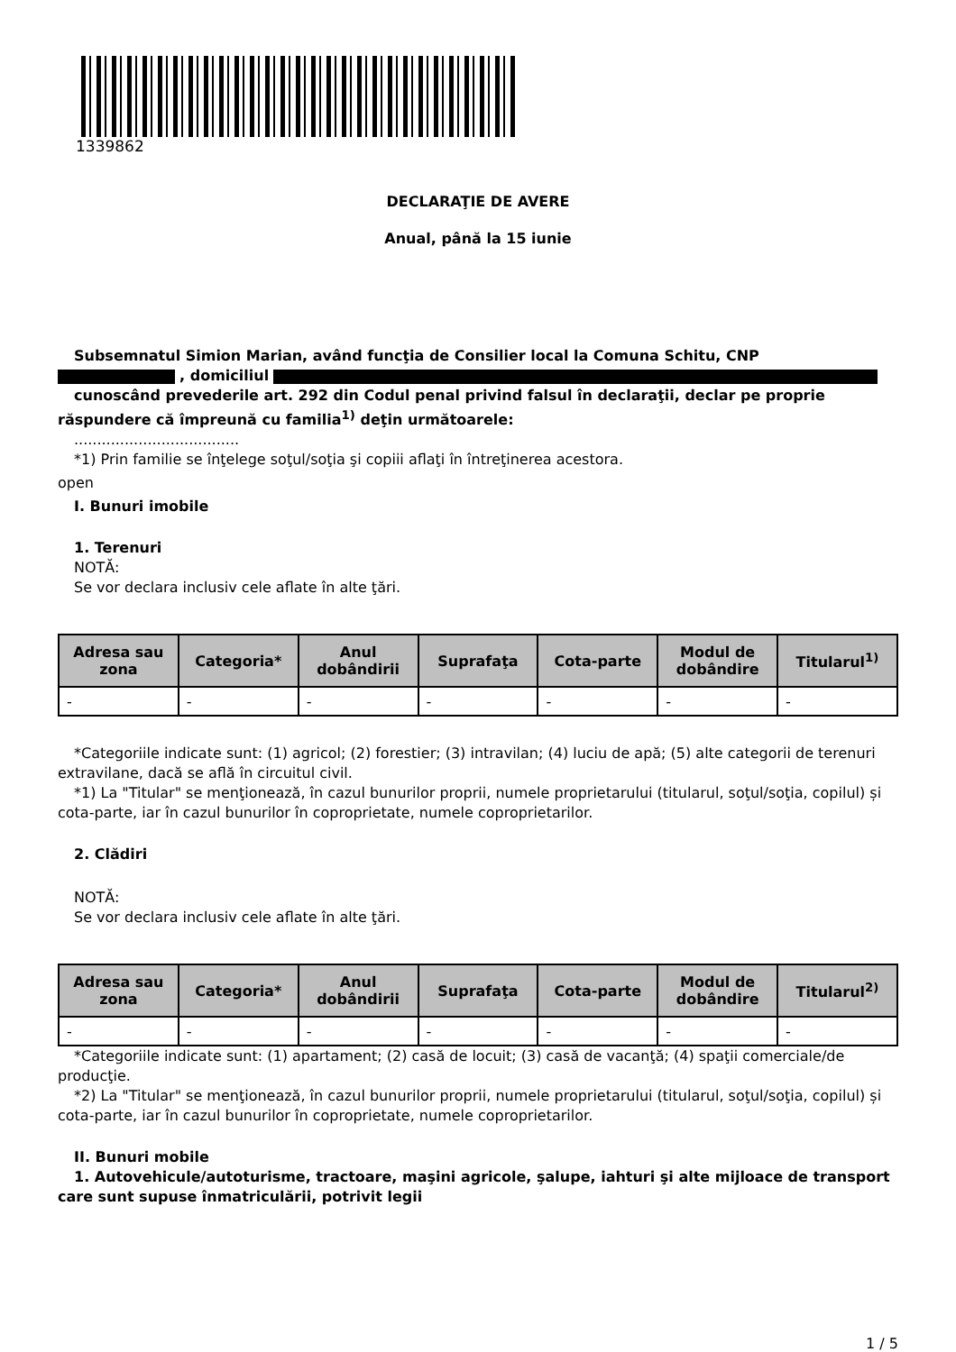1339862
DECLARAŢIE DE AVERE
Anual, până la 15 iunie
Subsemnatul Simion Marian, având funcţia de Consilier local la Comuna Schitu, CNP
, domiciliul
cunoscând prevederile art. 292 din Codul penal privind falsul în declaraţii, declar pe proprie răspundere că împreună cu familia<sup>1)</sup> deţin următoarele:
....................................
*1) Prin familie se înţelege soţul/soţia şi copiii aflaţi în întreţinerea acestora.
open
I. Bunuri imobile
1. Terenuri
NOTĂ:
Se vor declara inclusiv cele aflate în alte ţări.
| Adresa sau zona | Categoria* | Anul dobândirii | Suprafaţa | Cota-parte | Modul de dobândire | Titularul<sup>1)</sup> |
| --- | --- | --- | --- | --- | --- | --- |
| - | - | - | - | - | - | - |
*Categoriile indicate sunt: (1) agricol; (2) forestier; (3) intravilan; (4) luciu de apă; (5) alte categorii de terenuri extravilane, dacă se află în circuitul civil.
*1) La "Titular" se menţionează, în cazul bunurilor proprii, numele proprietarului (titularul, soţul/soţia, copilul) și cota-parte, iar în cazul bunurilor în coproprietate, numele coproprietarilor.
2. Clădiri
NOTĂ:
Se vor declara inclusiv cele aflate în alte ţări.
| Adresa sau zona | Categoria* | Anul dobândirii | Suprafaţa | Cota-parte | Modul de dobândire | Titularul<sup>2)</sup> |
| --- | --- | --- | --- | --- | --- | --- |
| - | - | - | - | - | - | - |
*Categoriile indicate sunt: (1) apartament; (2) casă de locuit; (3) casă de vacanţă; (4) spaţii comerciale/de producţie.
*2) La "Titular" se menţionează, în cazul bunurilor proprii, numele proprietarului (titularul, soţul/soţia, copilul) și cota-parte, iar în cazul bunurilor în coproprietate, numele coproprietarilor.
II. Bunuri mobile
1. Autovehicule/autoturisme, tractoare, maşini agricole, şalupe, iahturi şi alte mijloace de transport care sunt supuse înmatriculării, potrivit legii
1 / 5